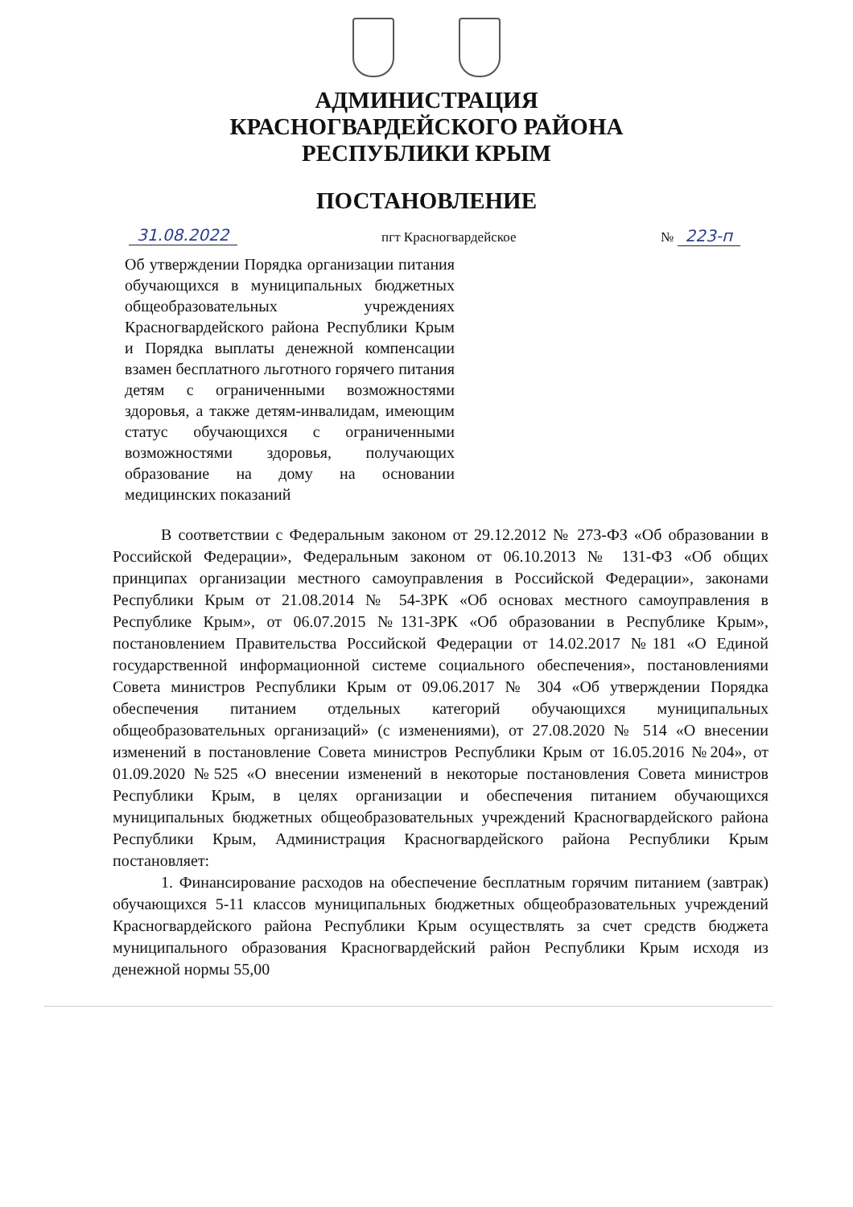АДМИНИСТРАЦИЯ
КРАСНОГВАРДЕЙСКОГО РАЙОНА
РЕСПУБЛИКИ КРЫМ
ПОСТАНОВЛЕНИЕ
31.08.2022 пгт Красногвардейское № 223-п
Об утверждении Порядка организации питания обучающихся в муниципальных бюджетных общеобразовательных учреждениях Красногвардейского района Республики Крым и Порядка выплаты денежной компенсации взамен бесплатного льготного горячего питания детям с ограниченными возможностями здоровья, а также детям-инвалидам, имеющим статус обучающихся с ограниченными возможностями здоровья, получающих образование на дому на основании медицинских показаний
В соответствии с Федеральным законом от 29.12.2012 № 273-ФЗ «Об образовании в Российской Федерации», Федеральным законом от 06.10.2013 № 131-ФЗ «Об общих принципах организации местного самоуправления в Российской Федерации», законами Республики Крым от 21.08.2014 № 54-ЗРК «Об основах местного самоуправления в Республике Крым», от 06.07.2015 №131-ЗРК «Об образовании в Республике Крым», постановлением Правительства Российской Федерации от 14.02.2017 №181 «О Единой государственной информационной системе социального обеспечения», постановлениями Совета министров Республики Крым от 09.06.2017 № 304 «Об утверждении Порядка обеспечения питанием отдельных категорий обучающихся муниципальных общеобразовательных организаций» (с изменениями), от 27.08.2020 № 514 «О внесении изменений в постановление Совета министров Республики Крым от 16.05.2016 №204», от 01.09.2020 №525 «О внесении изменений в некоторые постановления Совета министров Республики Крым, в целях организации и обеспечения питанием обучающихся муниципальных бюджетных общеобразовательных учреждений Красногвардейского района Республики Крым, Администрация Красногвардейского района Республики Крым постановляет:
1. Финансирование расходов на обеспечение бесплатным горячим питанием (завтрак) обучающихся 5-11 классов муниципальных бюджетных общеобразовательных учреждений Красногвардейского района Республики Крым осуществлять за счет средств бюджета муниципального образования Красногвардейский район Республики Крым исходя из денежной нормы 55,00